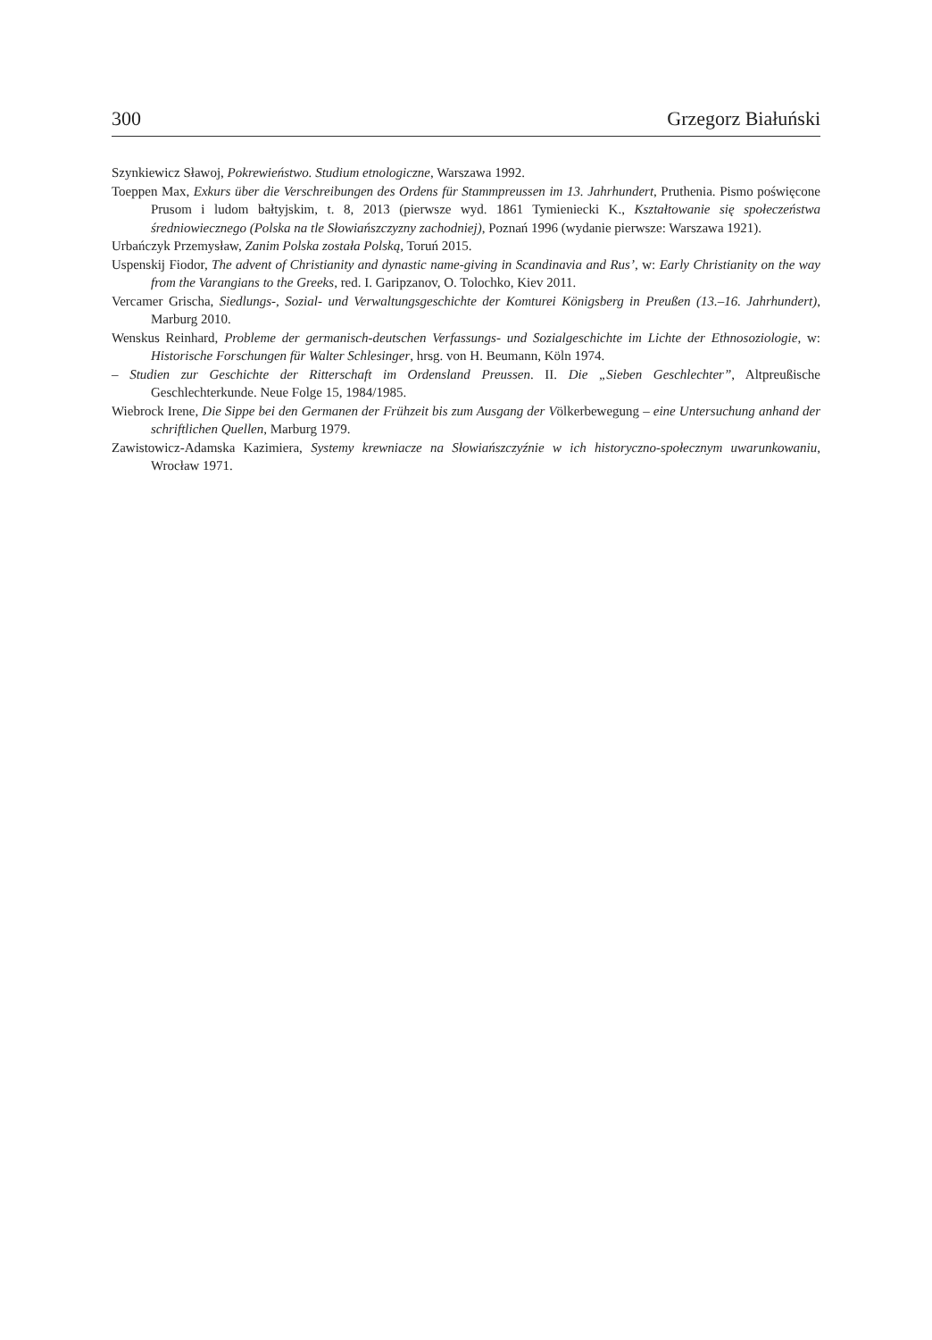300 Grzegorz Białuński
Szynkiewicz Sławoj, Pokrewieństwo. Studium etnologiczne, Warszawa 1992.
Toeppen Max, Exkurs über die Verschreibungen des Ordens für Stammpreussen im 13. Jahrhundert, Pruthenia. Pismo poświęcone Prusom i ludom bałtyjskim, t. 8, 2013 (pierwsze wyd. 1861 Tymieniecki K., Kształtowanie się społeczeństwa średniowiecznego (Polska na tle Słowiańszczyzny zachodniej), Poznań 1996 (wydanie pierwsze: Warszawa 1921).
Urbańczyk Przemysław, Zanim Polska została Polską, Toruń 2015.
Uspenskij Fiodor, The advent of Christianity and dynastic name-giving in Scandinavia and Rus’, w: Early Christianity on the way from the Varangians to the Greeks, red. I. Garipzanov, O. Tolochko, Kiev 2011.
Vercamer Grischa, Siedlungs-, Sozial- und Verwaltungsgeschichte der Komturei Königsberg in Preußen (13.–16. Jahrhundert), Marburg 2010.
Wenskus Reinhard, Probleme der germanisch-deutschen Verfassungs- und Sozialgeschichte im Lichte der Ethnosoziologie, w: Historische Forschungen für Walter Schlesinger, hrsg. von H. Beumann, Köln 1974.
– Studien zur Geschichte der Ritterschaft im Ordensland Preussen. II. Die „Sieben Geschlechter”, Altpreußische Geschlechterkunde. Neue Folge 15, 1984/1985.
Wiebrock Irene, Die Sippe bei den Germanen der Frühzeit bis zum Ausgang der Völkerbewegung – eine Untersuchung anhand der schriftlichen Quellen, Marburg 1979.
Zawistowicz-Adamska Kazimiera, Systemy krewniacze na Słowiańszczyźnie w ich historyczno-społecznym uwarunkowaniu, Wrocław 1971.